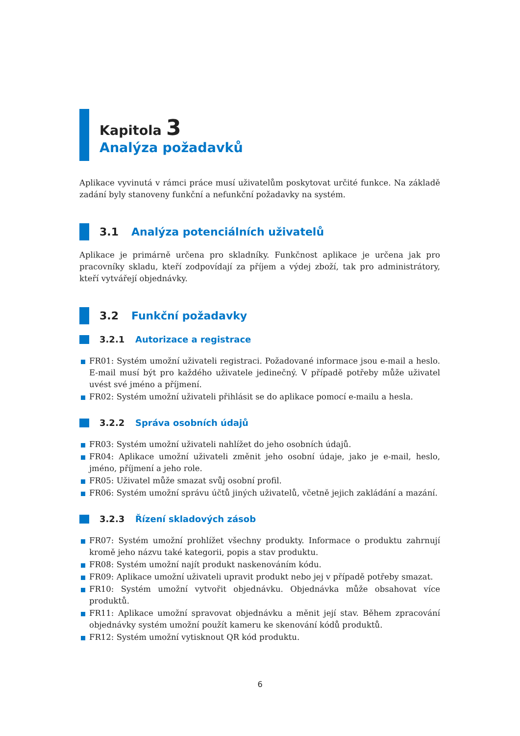Kapitola 3
Analýza požadavků
Aplikace vyvinutá v rámci práce musí uživatelům poskytovat určité funkce. Na základě zadání byly stanoveny funkční a nefunkční požadavky na systém.
3.1 Analýza potenciálních uživatelů
Aplikace je primárně určena pro skladníky. Funkčnost aplikace je určena jak pro pracovníky skladu, kteří zodpovídají za příjem a výdej zboží, tak pro administrátory, kteří vytvářejí objednávky.
3.2 Funkční požadavky
3.2.1 Autorizace a registrace
FR01: Systém umožní uživateli registraci. Požadované informace jsou e-mail a heslo. E-mail musí být pro každého uživatele jedinečný. V případě potřeby může uživatel uvést své jméno a příjmení.
FR02: Systém umožní uživateli přihlásit se do aplikace pomocí e-mailu a hesla.
3.2.2 Správa osobních údajů
FR03: Systém umožní uživateli nahlížet do jeho osobních údajů.
FR04: Aplikace umožní uživateli změnit jeho osobní údaje, jako je e-mail, heslo, jméno, příjmení a jeho role.
FR05: Uživatel může smazat svůj osobní profil.
FR06: Systém umožní správu účtů jiných uživatelů, včetně jejich zakládání a mazání.
3.2.3 Řízení skladových zásob
FR07: Systém umožní prohlížet všechny produkty. Informace o produktu zahrnují kromě jeho názvu také kategorii, popis a stav produktu.
FR08: Systém umožní najít produkt naskenováním kódu.
FR09: Aplikace umožní uživateli upravit produkt nebo jej v případě potřeby smazat.
FR10: Systém umožní vytvořit objednávku. Objednávka může obsahovat více produktů.
FR11: Aplikace umožní spravovat objednávku a měnit její stav. Během zpracování objednávky systém umožní použít kameru ke skenování kódů produktů.
FR12: Systém umožní vytisknout QR kód produktu.
6